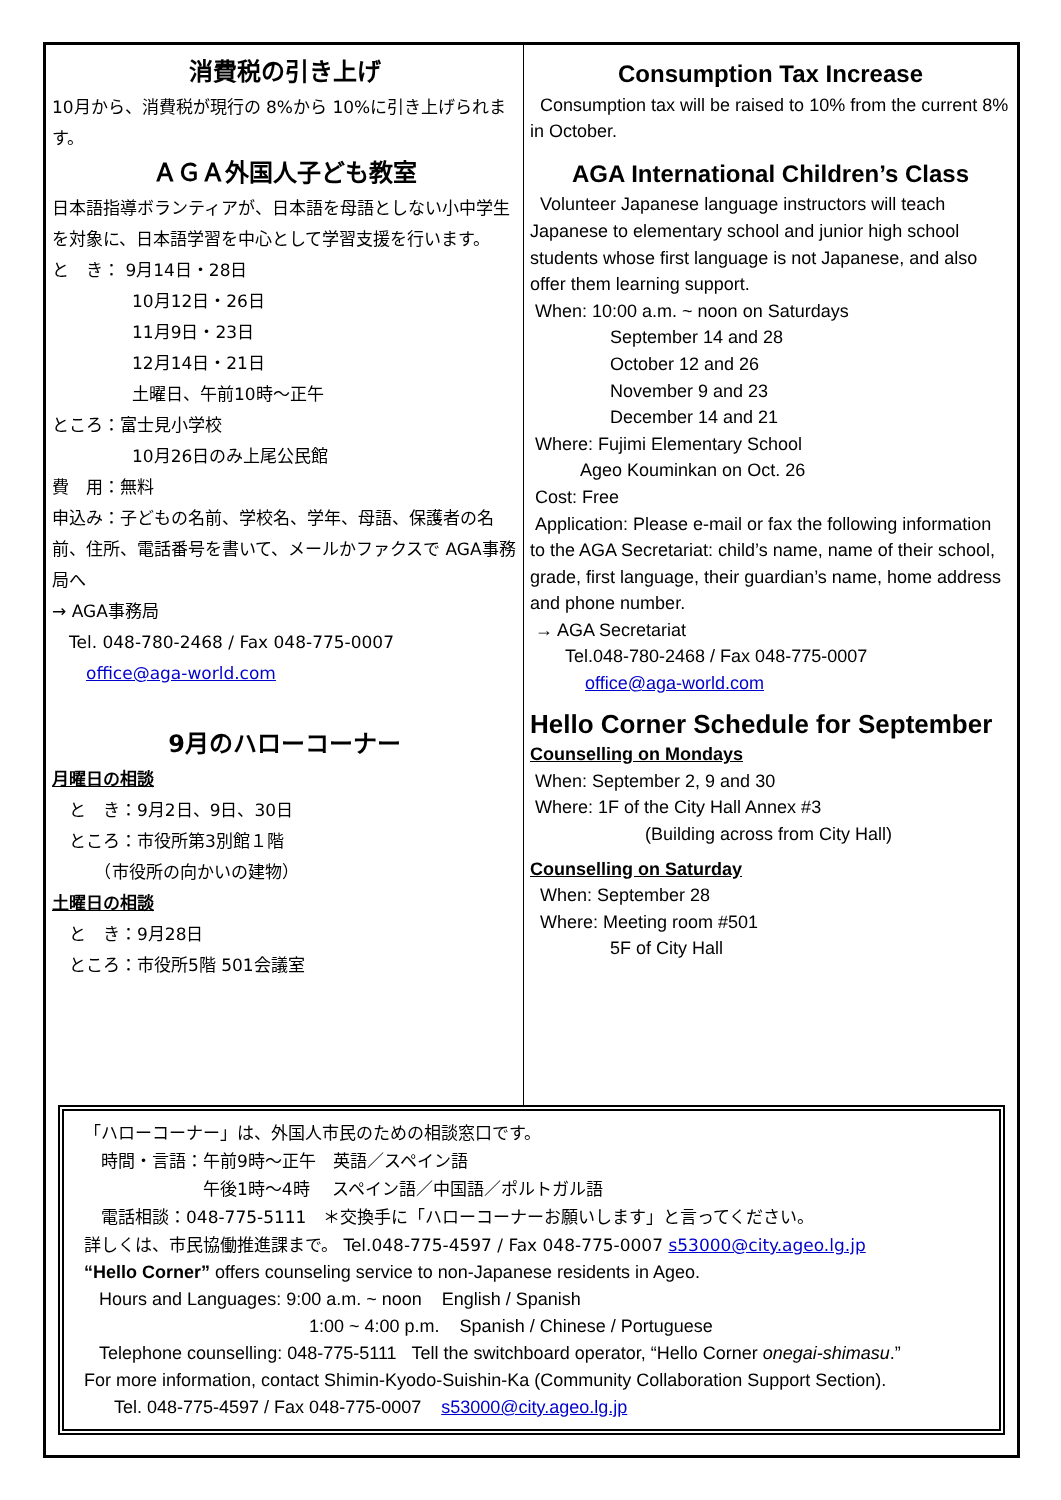消費税の引き上げ
10月から、消費税が現行の 8%から 10%に引き上げられます。
ＡＧＡ外国人子ども教室
日本語指導ボランティアが、日本語を母語としない小中学生を対象に、日本語学習を中心として学習支援を行います。
と　き： 9月14日・28日
10月12日・26日
11月9日・23日
12月14日・21日
土曜日、午前10時～正午
ところ：富士見小学校
10月26日のみ上尾公民館
費　用：無料
申込み：子どもの名前、学校名、学年、母語、保護者の名前、住所、電話番号を書いて、メールかファクスで AGA事務局へ
→ AGA事務局
　Tel. 048-780-2468 / Fax 048-775-0007
　　office@aga-world.com
9月のハローコーナー
月曜日の相談
　と　き：9月2日、9日、30日
　ところ：市役所第3別館１階
　　　（市役所の向かいの建物）
土曜日の相談
　と　き：9月28日
　ところ：市役所5階 501会議室
Consumption Tax Increase
Consumption tax will be raised to 10% from the current 8% in October.
AGA International Children’s Class
Volunteer Japanese language instructors will teach Japanese to elementary school and junior high school students whose first language is not Japanese, and also offer them learning support.
When: 10:00 a.m. ~ noon on Saturdays
September 14 and 28
October 12 and 26
November 9 and 23
December 14 and 21
Where: Fujimi Elementary School
Ageo Kouminkan on Oct. 26
Cost: Free
Application: Please e-mail or fax the following information to the AGA Secretariat: child’s name, name of their school, grade, first language, their guardian’s name, home address and phone number.
→ AGA Secretariat
Tel.048-780-2468 / Fax 048-775-0007
office@aga-world.com
Hello Corner Schedule for September
Counselling on Mondays
When: September 2, 9 and 30
Where: 1F of the City Hall Annex #3
(Building across from City Hall)
Counselling on Saturday
When: September 28
Where: Meeting room #501
5F of City Hall
「ハローコーナー」は、外国人市民のための相談窓口です。
　時間・言語：午前9時～正午　英語／スペイン語
　　　　　　　午後1時～4時　 スペイン語／中国語／ポルトガル語
　電話相談：048-775-5111　＊交換手に「ハローコーナーお願いします」と言ってください。
詳しくは、市民協働推進課まで。 Tel.048-775-4597 / Fax 048-775-0007 s53000@city.ageo.lg.jp
“Hello Corner” offers counseling service to non-Japanese residents in Ageo.
Hours and Languages: 9:00 a.m. ~ noon English / Spanish
1:00 ~ 4:00 p.m. Spanish / Chinese / Portuguese
Telephone counselling: 048-775-5111 Tell the switchboard operator, “Hello Corner onegai-shimasu.”
For more information, contact Shimin-Kyodo-Suishin-Ka (Community Collaboration Support Section).
Tel. 048-775-4597 / Fax 048-775-0007 s53000@city.ageo.lg.jp